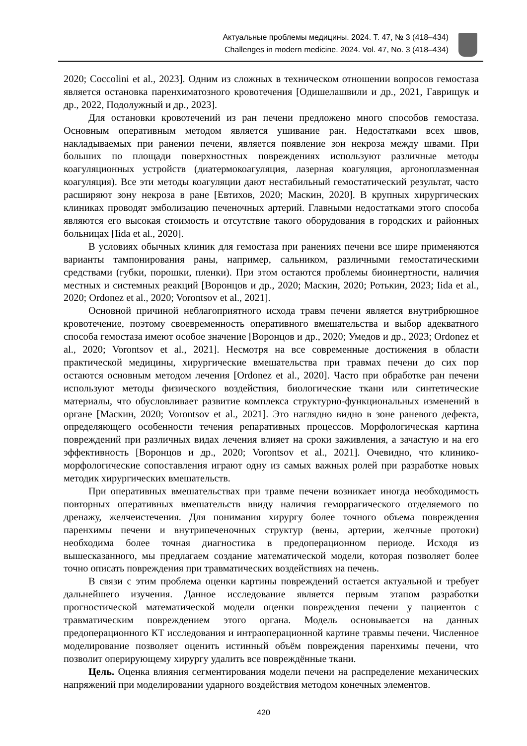Актуальные проблемы медицины. 2024. Т. 47, № 3 (418–434)
Challenges in modern medicine. 2024. Vol. 47, No. 3 (418–434)
2020; Coccolini et al., 2023]. Одним из сложных в техническом отношении вопросов гемостаза является остановка паренхиматозного кровотечения [Одишелашвили и др., 2021, Гаврищук и др., 2022, Подолужный и др., 2023].
Для остановки кровотечений из ран печени предложено много способов гемостаза. Основным оперативным методом является ушивание ран. Недостатками всех швов, накладываемых при ранении печени, является появление зон некроза между швами. При больших по площади поверхностных повреждениях используют различные методы коагуляционных устройств (диатермокоагуляция, лазерная коагуляция, аргоноплазменная коагуляция). Все эти методы коагуляции дают нестабильный гемостатический результат, часто расширяют зону некроза в ране [Евтихов, 2020; Маскин, 2020]. В крупных хирургических клиниках проводят эмболизацию печеночных артерий. Главными недостатками этого способа являются его высокая стоимость и отсутствие такого оборудования в городских и районных больницах [Iida et al., 2020].
В условиях обычных клиник для гемостаза при ранениях печени все шире применяются варианты тампонирования раны, например, сальником, различными гемостатическими средствами (губки, порошки, пленки). При этом остаются проблемы биоинертности, наличия местных и системных реакций [Воронцов и др., 2020; Маскин, 2020; Ротькин, 2023; Iida et al., 2020; Ordonez et al., 2020; Vorontsov et al., 2021].
Основной причиной неблагоприятного исхода травм печени является внутрибрюшное кровотечение, поэтому своевременность оперативного вмешательства и выбор адекватного способа гемостаза имеют особое значение [Воронцов и др., 2020; Умедов и др., 2023; Ordonez et al., 2020; Vorontsov et al., 2021]. Несмотря на все современные достижения в области практической медицины, хирургические вмешательства при травмах печени до сих пор остаются основным методом лечения [Ordonez et al., 2020]. Часто при обработке ран печени используют методы физического воздействия, биологические ткани или синтетические материалы, что обусловливает развитие комплекса структурно-функциональных изменений в органе [Маскин, 2020; Vorontsov et al., 2021]. Это наглядно видно в зоне раневого дефекта, определяющего особенности течения репаративных процессов. Морфологическая картина повреждений при различных видах лечения влияет на сроки заживления, а зачастую и на его эффективность [Воронцов и др., 2020; Vorontsov et al., 2021]. Очевидно, что клинико-морфологические сопоставления играют одну из самых важных ролей при разработке новых методик хирургических вмешательств.
При оперативных вмешательствах при травме печени возникает иногда необходимость повторных оперативных вмешательств ввиду наличия геморрагического отделяемого по дренажу, желчеистечения. Для понимания хирургу более точного объема повреждения паренхимы печени и внутрипеченочных структур (вены, артерии, желчные протоки) необходима более точная диагностика в предоперационном периоде. Исходя из вышесказанного, мы предлагаем создание математической модели, которая позволяет более точно описать повреждения при травматических воздействиях на печень.
В связи с этим проблема оценки картины повреждений остается актуальной и требует дальнейшего изучения. Данное исследование является первым этапом разработки прогностической математической модели оценки повреждения печени у пациентов с травматическим повреждением этого органа. Модель основывается на данных предоперационного КТ исследования и интраоперационной картине травмы печени. Численное моделирование позволяет оценить истинный объём повреждения паренхимы печени, что позволит оперирующему хирургу удалить все повреждённые ткани.
Цель. Оценка влияния сегментирования модели печени на распределение механических напряжений при моделировании ударного воздействия методом конечных элементов.
420